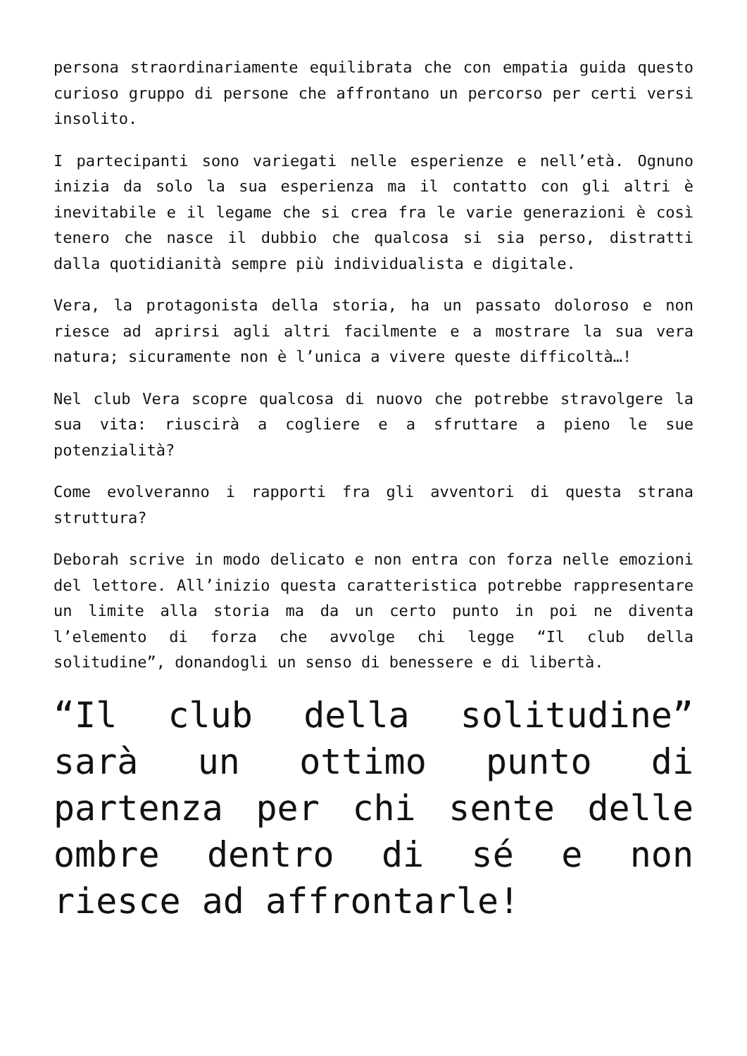persona straordinariamente equilibrata che con empatia guida questo curioso gruppo di persone che affrontano un percorso per certi versi insolito.
I partecipanti sono variegati nelle esperienze e nell’età. Ognuno inizia da solo la sua esperienza ma il contatto con gli altri è inevitabile e il legame che si crea fra le varie generazioni è così tenero che nasce il dubbio che qualcosa si sia perso, distratti dalla quotidianità sempre più individualista e digitale.
Vera, la protagonista della storia, ha un passato doloroso e non riesce ad aprirsi agli altri facilmente e a mostrare la sua vera natura; sicuramente non è l’unica a vivere queste difficoltà…!
Nel club Vera scopre qualcosa di nuovo che potrebbe stravolgere la sua vita: riuscirà a cogliere e a sfruttare a pieno le sue potenzialità?
Come evolveranno i rapporti fra gli avventori di questa strana struttura?
Deborah scrive in modo delicato e non entra con forza nelle emozioni del lettore. All’inizio questa caratteristica potrebbe rappresentare un limite alla storia ma da un certo punto in poi ne diventa l’elemento di forza che avvolge chi legge “Il club della solitudine”, donandogli un senso di benessere e di libertà.
“Il club della solitudine” sarà un ottimo punto di partenza per chi sente delle ombre dentro di sé e non riesce ad affrontarle!